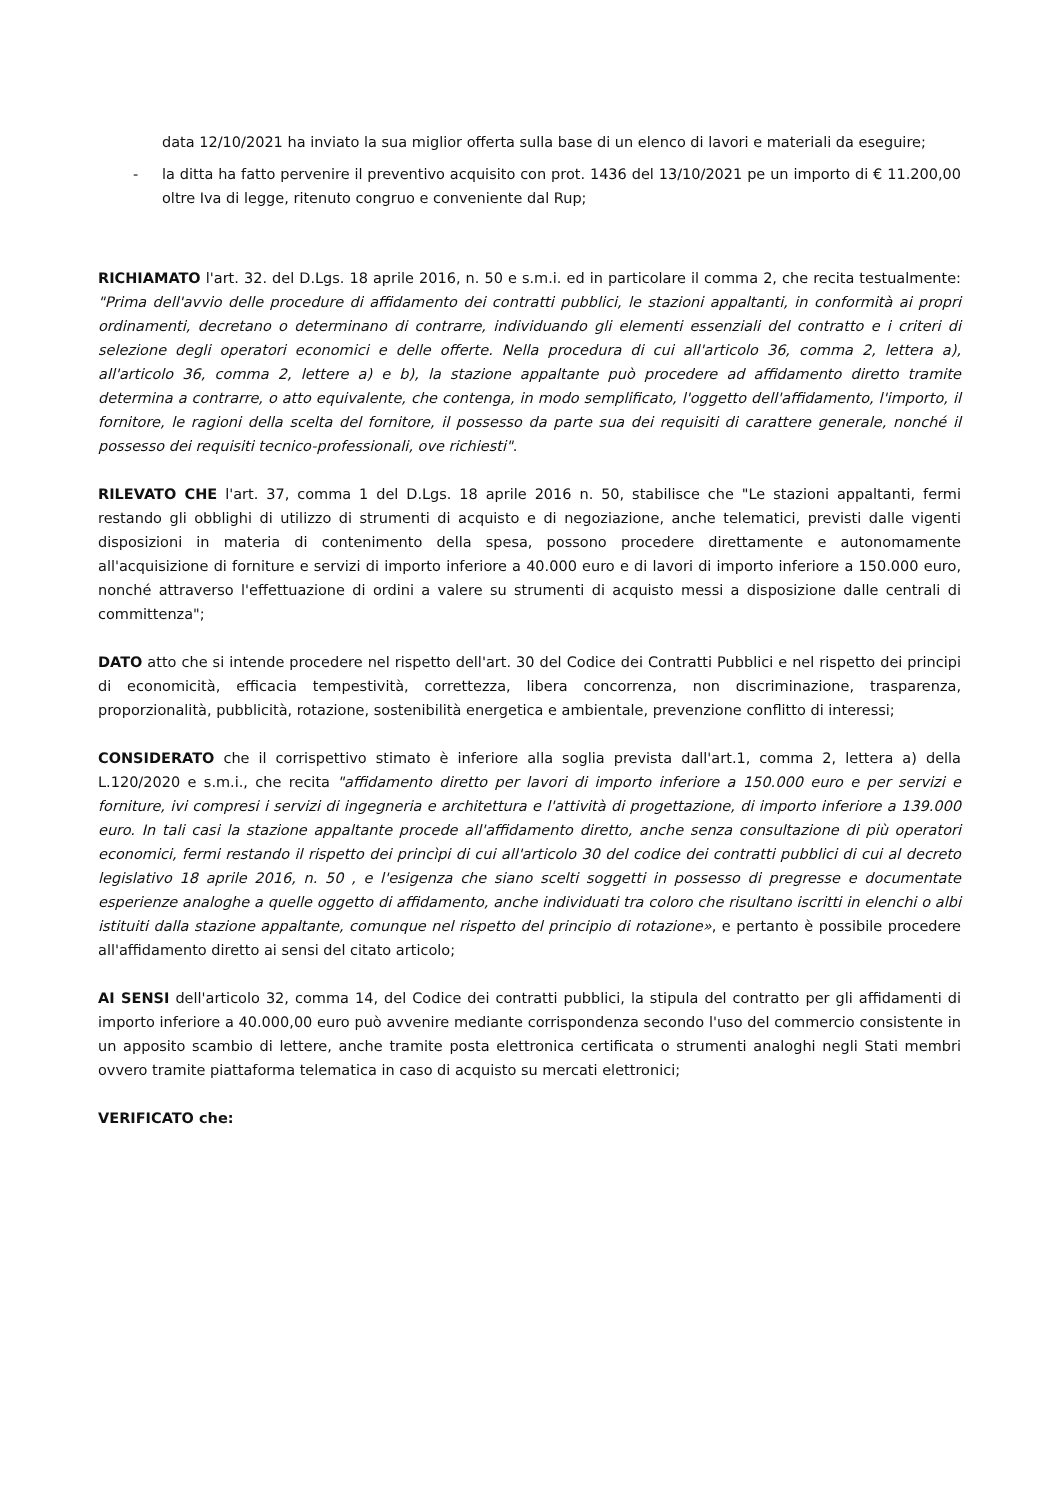data 12/10/2021 ha inviato la sua miglior offerta sulla base di un elenco di lavori e materiali da eseguire;
- la ditta ha fatto pervenire il preventivo acquisito con prot. 1436 del 13/10/2021 pe un importo di € 11.200,00 oltre Iva di legge, ritenuto congruo e conveniente dal Rup;
RICHIAMATO l'art. 32. del D.Lgs. 18 aprile 2016, n. 50 e s.m.i. ed in particolare il comma 2, che recita testualmente: "Prima dell'avvio delle procedure di affidamento dei contratti pubblici, le stazioni appaltanti, in conformità ai propri ordinamenti, decretano o determinano di contrarre, individuando gli elementi essenziali del contratto e i criteri di selezione degli operatori economici e delle offerte. Nella procedura di cui all'articolo 36, comma 2, lettera a), all'articolo 36, comma 2, lettere a) e b), la stazione appaltante può procedere ad affidamento diretto tramite determina a contrarre, o atto equivalente, che contenga, in modo semplificato, l'oggetto dell'affidamento, l'importo, il fornitore, le ragioni della scelta del fornitore, il possesso da parte sua dei requisiti di carattere generale, nonché il possesso dei requisiti tecnico-professionali, ove richiesti".
RILEVATO CHE l'art. 37, comma 1 del D.Lgs. 18 aprile 2016 n. 50, stabilisce che "Le stazioni appaltanti, fermi restando gli obblighi di utilizzo di strumenti di acquisto e di negoziazione, anche telematici, previsti dalle vigenti disposizioni in materia di contenimento della spesa, possono procedere direttamente e autonomamente all'acquisizione di forniture e servizi di importo inferiore a 40.000 euro e di lavori di importo inferiore a 150.000 euro, nonché attraverso l'effettuazione di ordini a valere su strumenti di acquisto messi a disposizione dalle centrali di committenza";
DATO atto che si intende procedere nel rispetto dell'art. 30 del Codice dei Contratti Pubblici e nel rispetto dei principi di economicità, efficacia tempestività, correttezza, libera concorrenza, non discriminazione, trasparenza, proporzionalità, pubblicità, rotazione, sostenibilità energetica e ambientale, prevenzione conflitto di interessi;
CONSIDERATO che il corrispettivo stimato è inferiore alla soglia prevista dall'art.1, comma 2, lettera a) della L.120/2020 e s.m.i., che recita "affidamento diretto per lavori di importo inferiore a 150.000 euro e per servizi e forniture, ivi compresi i servizi di ingegneria e architettura e l'attività di progettazione, di importo inferiore a 139.000 euro. In tali casi la stazione appaltante procede all'affidamento diretto, anche senza consultazione di più operatori economici, fermi restando il rispetto dei princìpi di cui all'articolo 30 del codice dei contratti pubblici di cui al decreto legislativo 18 aprile 2016, n. 50 , e l'esigenza che siano scelti soggetti in possesso di pregresse e documentate esperienze analoghe a quelle oggetto di affidamento, anche individuati tra coloro che risultano iscritti in elenchi o albi istituiti dalla stazione appaltante, comunque nel rispetto del principio di rotazione», e pertanto è possibile procedere all'affidamento diretto ai sensi del citato articolo;
AI SENSI dell'articolo 32, comma 14, del Codice dei contratti pubblici, la stipula del contratto per gli affidamenti di importo inferiore a 40.000,00 euro può avvenire mediante corrispondenza secondo l'uso del commercio consistente in un apposito scambio di lettere, anche tramite posta elettronica certificata o strumenti analoghi negli Stati membri ovvero tramite piattaforma telematica in caso di acquisto su mercati elettronici;
VERIFICATO che: